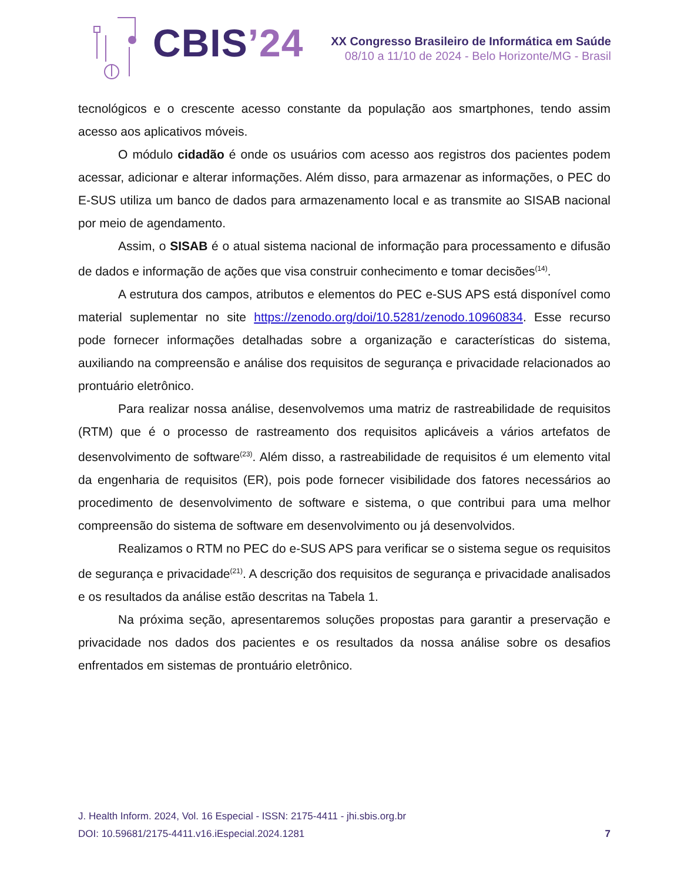CBIS’24
XX Congresso Brasileiro de Informática em Saúde
08/10 a 11/10 de 2024 - Belo Horizonte/MG - Brasil
tecnológicos e o crescente acesso constante da população aos smartphones, tendo assim acesso aos aplicativos móveis.
O módulo cidadão é onde os usuários com acesso aos registros dos pacientes podem acessar, adicionar e alterar informações. Além disso, para armazenar as informações, o PEC do E-SUS utiliza um banco de dados para armazenamento local e as transmite ao SISAB nacional por meio de agendamento.
Assim, o SISAB é o atual sistema nacional de informação para processamento e difusão de dados e informação de ações que visa construir conhecimento e tomar decisões<sup>(14)</sup>.
A estrutura dos campos, atributos e elementos do PEC e-SUS APS está disponível como material suplementar no site https://zenodo.org/doi/10.5281/zenodo.10960834. Esse recurso pode fornecer informações detalhadas sobre a organização e características do sistema, auxiliando na compreensão e análise dos requisitos de segurança e privacidade relacionados ao prontuário eletrônico.
Para realizar nossa análise, desenvolvemos uma matriz de rastreabilidade de requisitos (RTM) que é o processo de rastreamento dos requisitos aplicáveis a vários artefatos de desenvolvimento de software<sup>(23)</sup>. Além disso, a rastreabilidade de requisitos é um elemento vital da engenharia de requisitos (ER), pois pode fornecer visibilidade dos fatores necessários ao procedimento de desenvolvimento de software e sistema, o que contribui para uma melhor compreensão do sistema de software em desenvolvimento ou já desenvolvidos.
Realizamos o RTM no PEC do e-SUS APS para verificar se o sistema segue os requisitos de segurança e privacidade<sup>(21)</sup>. A descrição dos requisitos de segurança e privacidade analisados e os resultados da análise estão descritas na Tabela 1.
Na próxima seção, apresentaremos soluções propostas para garantir a preservação e privacidade nos dados dos pacientes e os resultados da nossa análise sobre os desafios enfrentados em sistemas de prontuário eletrônico.
J. Health Inform. 2024, Vol. 16 Especial - ISSN: 2175-4411 - jhi.sbis.org.br
DOI: 10.59681/2175-4411.v16.iEspecial.2024.1281 7